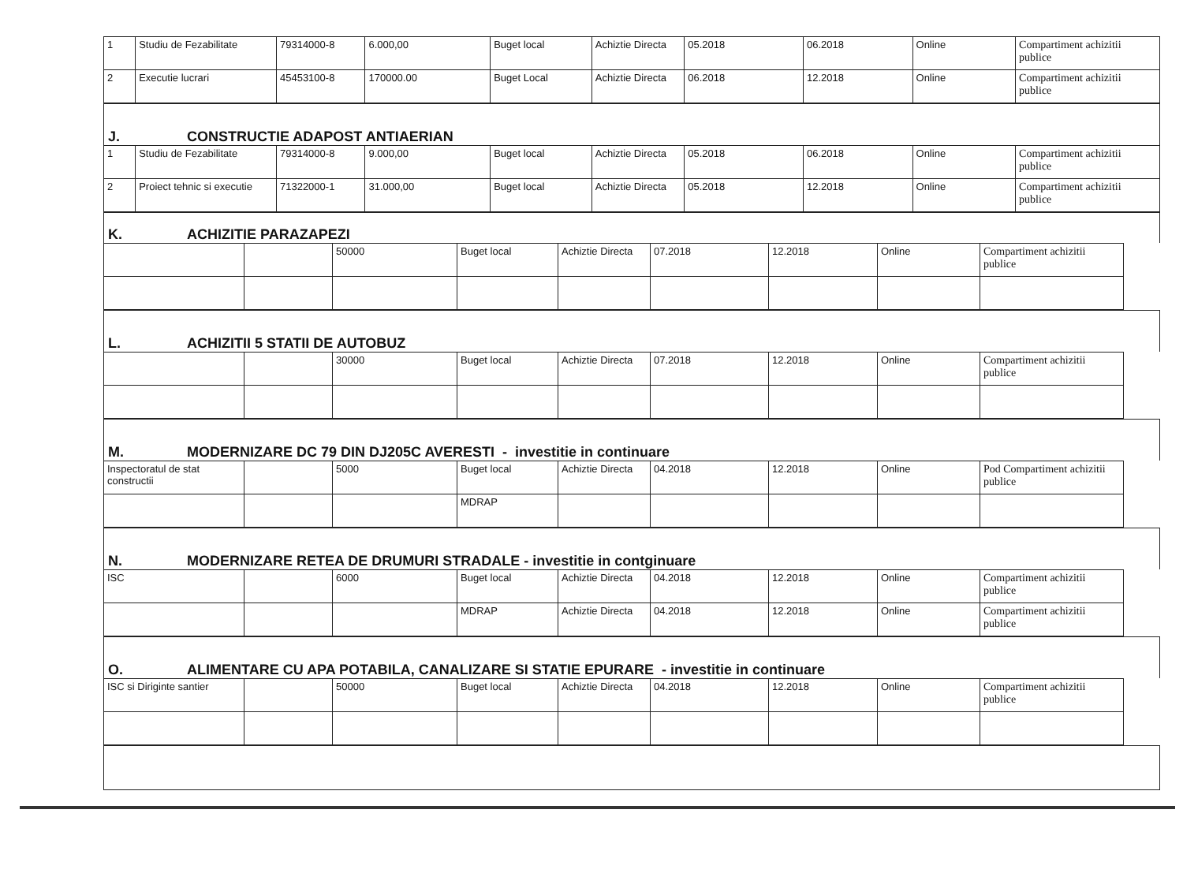| 1 | Studiu de Fezabilitate | 79314000-8 | 6.000,00 | Buget local | Achiztie Directa | 05.2018 | 06.2018 | Online | Compartiment achizitii publice |
| 2 | Executie lucrari | 45453100-8 | 170000.00 | Buget Local | Achiztie Directa | 06.2018 | 12.2018 | Online | Compartiment achizitii publice |
J. CONSTRUCTIE ADAPOST ANTIAERIAN
| 1 | Studiu de Fezabilitate | 79314000-8 | 9.000,00 | Buget local | Achiztie Directa | 05.2018 | 06.2018 | Online | Compartiment achizitii publice |
| 2 | Proiect tehnic si executie | 71322000-1 | 31.000,00 | Buget local | Achiztie Directa | 05.2018 | 12.2018 | Online | Compartiment achizitii publice |
K. ACHIZITIE PARAZAPEZI
| | | 50000 | Buget local | Achiztie Directa | 07.2018 | 12.2018 | Online | Compartiment achizitii publice | |
L. ACHIZITII 5 STATII DE AUTOBUZ
| | | 30000 | Buget local | Achiztie Directa | 07.2018 | 12.2018 | Online | Compartiment achizitii publice | |
M. MODERNIZARE DC 79 DIN DJ205C AVERESTI - investitie in continuare
| Inspectoratul de stat constructii | | 5000 | Buget local | Achiztie Directa | 04.2018 | 12.2018 | Online | Pod Compartiment achizitii publice | |
| | | | MDRAP | | | | | | |
N. MODERNIZARE RETEA DE DRUMURI STRADALE - investitie in contginuare
| ISC | | 6000 | Buget local | Achiztie Directa | 04.2018 | 12.2018 | Online | Compartiment achizitii publice | |
| | | | MDRAP | Achiztie Directa | 04.2018 | 12.2018 | Online | Compartiment achizitii publice | |
O. ALIMENTARE CU APA POTABILA, CANALIZARE SI STATIE EPURARE - investitie in continuare
| ISC si Diriginte santier | | 50000 | Buget local | Achiztie Directa | 04.2018 | 12.2018 | Online | Compartiment achizitii publice | |